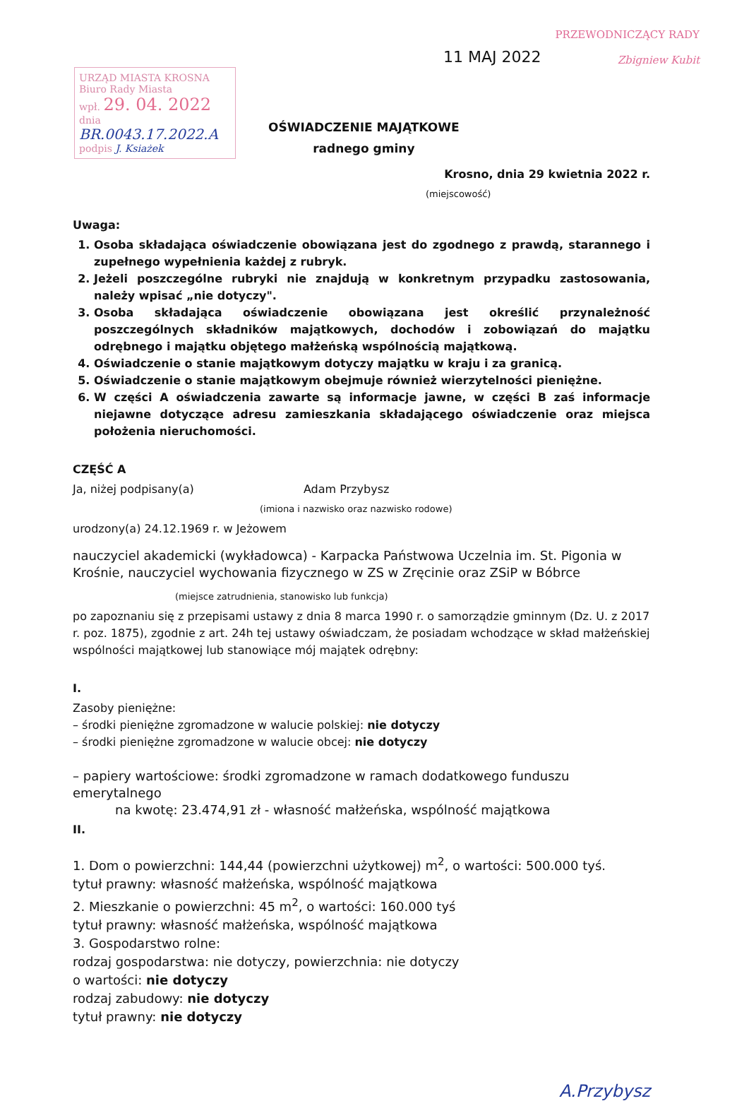URZĄD MIASTA KROSNA
Biuro Rady Miasta
wpł. 29. 04. 2022
dnia
BR.0043.17.2022.A
podpis J. Ksiażek
11 MAJ 2022
PRZEWODNICZĄCY RADY
Zbigniew Kubit
OŚWIADCZENIE MAJĄTKOWE
radnego gminy
Krosno, dnia 29 kwietnia 2022 r.
(miejscowość)
Uwaga:
1. Osoba składająca oświadczenie obowiązana jest do zgodnego z prawdą, starannego i zupełnego wypełnienia każdej z rubryk.
2. Jeżeli poszczególne rubryki nie znajdują w konkretnym przypadku zastosowania, należy wpisać „nie dotyczy".
3. Osoba składająca oświadczenie obowiązana jest określić przynależność poszczególnych składników majątkowych, dochodów i zobowiązań do majątku odrębnego i majątku objętego małżeńską wspólnością majątkową.
4. Oświadczenie o stanie majątkowym dotyczy majątku w kraju i za granicą.
5. Oświadczenie o stanie majątkowym obejmuje również wierzytelności pieniężne.
6. W części A oświadczenia zawarte są informacje jawne, w części B zaś informacje niejawne dotyczące adresu zamieszkania składającego oświadczenie oraz miejsca położenia nieruchomości.
CZĘŚĆ A
Ja, niżej podpisany(a) Adam Przybysz
(imiona i nazwisko oraz nazwisko rodowe)
urodzony(a) 24.12.1969 r. w Jeżowem
nauczyciel akademicki (wykładowca) - Karpacka Państwowa Uczelnia im. St. Pigonia w Krośnie, nauczyciel wychowania fizycznego w ZS w Zręcinie oraz ZSiP w Bóbrce
(miejsce zatrudnienia, stanowisko lub funkcja)
po zapoznaniu się z przepisami ustawy z dnia 8 marca 1990 r. o samorządzie gminnym (Dz. U. z 2017 r. poz. 1875), zgodnie z art. 24h tej ustawy oświadczam, że posiadam wchodzące w skład małżeńskiej wspólności majątkowej lub stanowiące mój majątek odrębny:
I.
Zasoby pieniężne:
– środki pieniężne zgromadzone w walucie polskiej: nie dotyczy
– środki pieniężne zgromadzone w walucie obcej: nie dotyczy
– papiery wartościowe: środki zgromadzone w ramach dodatkowego funduszu emerytalnego
na kwotę: 23.474,91 zł - własność małżeńska, wspólność majątkowa
II.
1. Dom o powierzchni: 144,44 (powierzchni użytkowej) m<sup>2</sup>, o wartości: 500.000 tyś.
tytuł prawny: własność małżeńska, wspólność majątkowa
2. Mieszkanie o powierzchni: 45 m<sup>2</sup>, o wartości: 160.000 tyś
tytuł prawny: własność małżeńska, wspólność majątkowa
3. Gospodarstwo rolne:
rodzaj gospodarstwa: nie dotyczy, powierzchnia: nie dotyczy
o wartości: nie dotyczy
rodzaj zabudowy: nie dotyczy
tytuł prawny: nie dotyczy
A.Przybysz